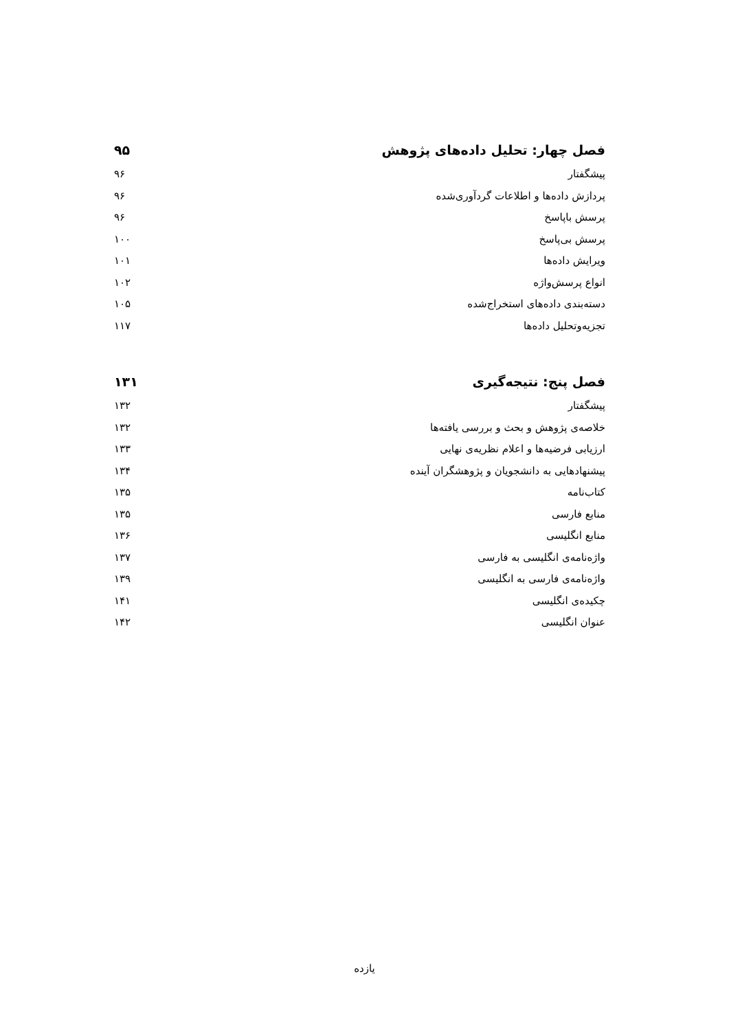فصل چهار: تحلیل داده‌های پژوهش ۹۵
پیشگفتار ۹۶
پردازش داده‌ها و اطلاعات گردآوری‌شده ۹۶
پرسش باپاسخ ۹۶
پرسش بی‌پاسخ ۱۰۰
ویرایش داده‌ها ۱۰۱
انواع پرسش‌واژه ۱۰۲
دسته‌بندی داده‌های استخراج‌شده ۱۰۵
تجزیه‌وتحلیل داده‌ها ۱۱۷
فصل پنج: نتیجه‌گیری ۱۳۱
پیشگفتار ۱۳۲
خلاصه‌ی پژوهش و بحث و بررسی یافته‌ها ۱۳۲
ارزیابی فرضیه‌ها و اعلام نظریه‌ی نهایی ۱۳۳
پیشنهادهایی به دانشجویان و پژوهشگران آینده ۱۳۴
کتاب‌نامه ۱۳۵
منابع فارسی ۱۳۵
منابع انگلیسی ۱۳۶
واژه‌نامه‌ی انگلیسی به فارسی ۱۳۷
واژه‌نامه‌ی فارسی به انگلیسی ۱۳۹
چکیده‌ی انگلیسی ۱۴۱
عنوان انگلیسی ۱۴۲
یازده